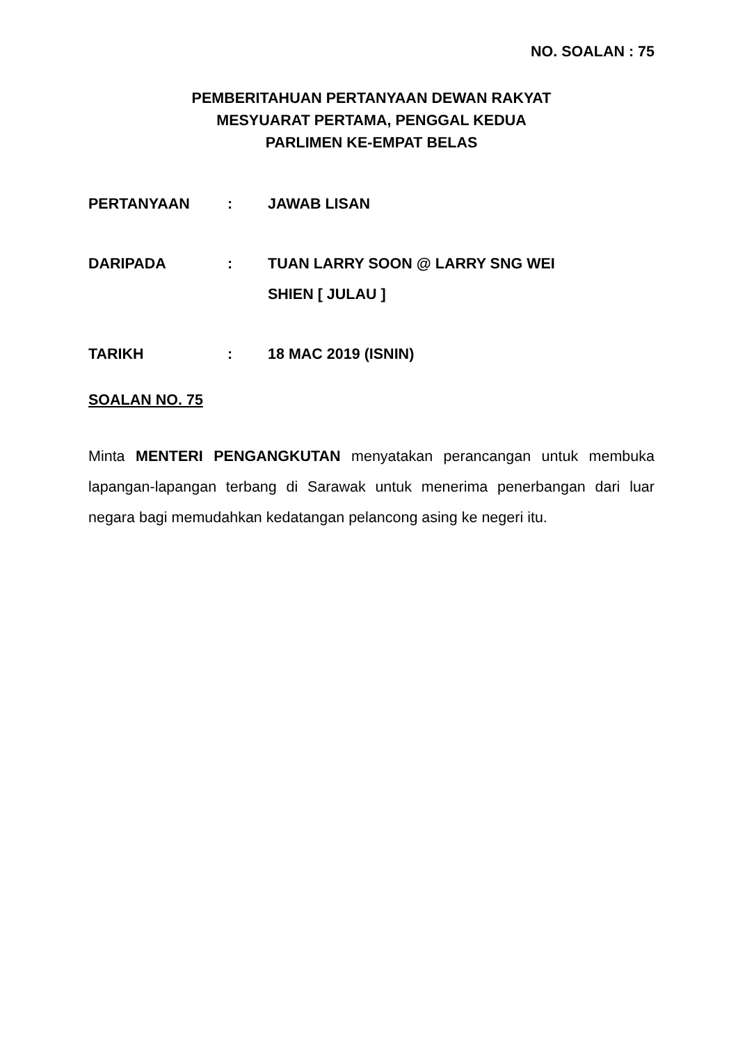NO. SOALAN : 75
PEMBERITAHUAN PERTANYAAN DEWAN RAKYAT
MESYUARAT PERTAMA, PENGGAL KEDUA
PARLIMEN KE-EMPAT BELAS
| PERTANYAAN | : | JAWAB LISAN |
| DARIPADA | : | TUAN LARRY SOON @ LARRY SNG WEI SHIEN [ JULAU ] |
| TARIKH | : | 18 MAC 2019 (ISNIN) |
SOALAN NO. 75
Minta MENTERI PENGANGKUTAN menyatakan perancangan untuk membuka lapangan-lapangan terbang di Sarawak untuk menerima penerbangan dari luar negara bagi memudahkan kedatangan pelancong asing ke negeri itu.